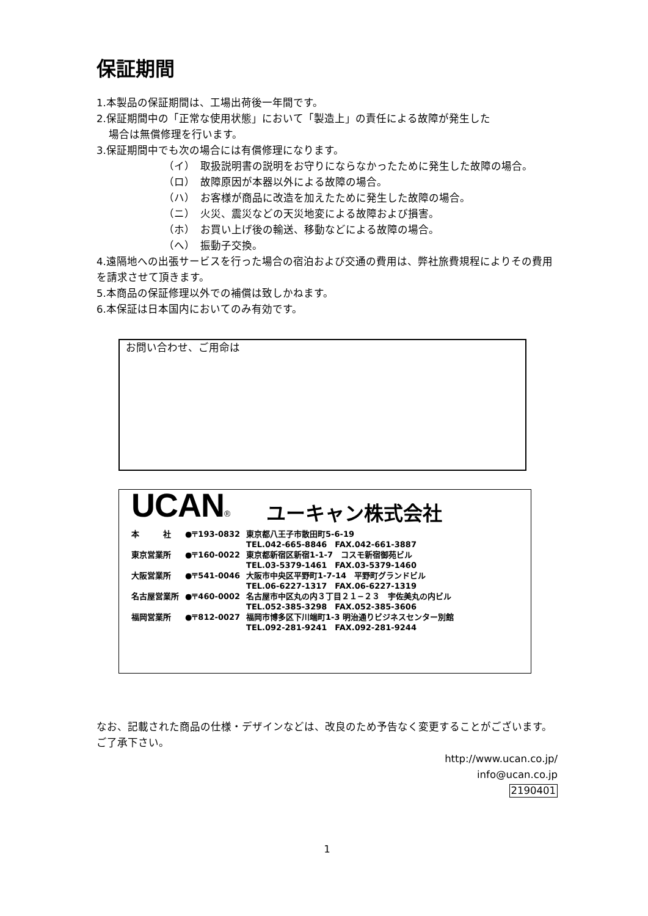保証期間
1.本製品の保証期間は、工場出荷後一年間です。
2.保証期間中の「正常な使用状態」において「製造上」の責任による故障が発生した
場合は無償修理を行います。
3.保証期間中でも次の場合には有償修理になります。
（イ） 取扱説明書の説明をお守りにならなかったために発生した故障の場合。
（ロ） 故障原因が本器以外による故障の場合。
（ハ） お客様が商品に改造を加えたために発生した故障の場合。
（ニ） 火災、震災などの天災地変による故障および損害。
（ホ） お買い上げ後の輸送、移動などによる故障の場合。
（へ） 振動子交換。
4.遠隔地への出張サービスを行った場合の宿泊および交通の費用は、弊社旅費規程によりその費用を請求させて頂きます。
5.本商品の保証修理以外での補償は致しかねます。
6.本保証は日本国内においてのみ有効です。
お問い合わせ、ご用命は
UCAN® ユーキャン株式会社
| 本 社 | ●〒193-0832 | 東京都八王子市散田町5-6-19 TEL.042-665-8846 FAX.042-661-3887 |
| 東京営業所 | ●〒160-0022 | 東京都新宿区新宿1-1-7 コスモ新宿御苑ビル TEL.03-5379-1461 FAX.03-5379-1460 |
| 大阪営業所 | ●〒541-0046 | 大阪市中央区平野町1-7-14 平野町グランドビル TEL.06-6227-1317 FAX.06-6227-1319 |
| 名古屋営業所 | ●〒460-0002 | 名古屋市中区丸の内３丁目２１−２３ 宇佐美丸の内ビル TEL.052-385-3298 FAX.052-385-3606 |
| 福岡営業所 | ●〒812-0027 | 福岡市博多区下川端町1-3 明治通りビジネスセンター別館 TEL.092-281-9241 FAX.092-281-9244 |
なお、記載された商品の仕様・デザインなどは、改良のため予告なく変更することがございます。ご了承下さい。
http://www.ucan.co.jp/
info@ucan.co.jp
2190401
1